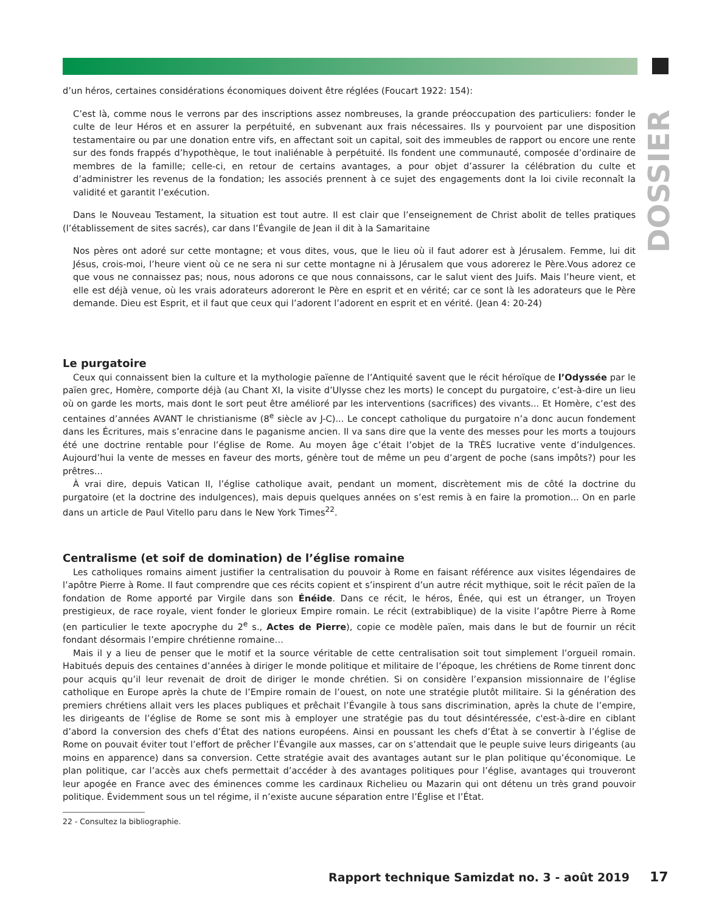DOSSIER
d’un héros, certaines considérations économiques doivent être réglées (Foucart 1922: 154):
C’est là, comme nous le verrons par des inscriptions assez nombreuses, la grande préoccupation des particuliers: fonder le culte de leur Héros et en assurer la perpétuité, en subvenant aux frais nécessaires. Ils y pourvoient par une disposition testamentaire ou par une donation entre vifs, en affectant soit un capital, soit des immeubles de rapport ou encore une rente sur des fonds frappés d’hypothèque, le tout inaliénable à perpétuité. Ils fondent une communauté, composée d’ordinaire de membres de la famille; celle-ci, en retour de certains avantages, a pour objet d’assurer la célébration du culte et d’administrer les revenus de la fondation; les associés prennent à ce sujet des engagements dont la loi civile reconnaît la validité et garantit l’exécution.
Dans le Nouveau Testament, la situation est tout autre. Il est clair que l’enseignement de Christ abolit de telles pratiques (l’établissement de sites sacrés), car dans l’Évangile de Jean il dit à la Samaritaine
Nos pères ont adoré sur cette montagne; et vous dites, vous, que le lieu où il faut adorer est à Jérusalem. Femme, lui dit Jésus, crois-moi, l’heure vient où ce ne sera ni sur cette montagne ni à Jérusalem que vous adorerez le Père.Vous adorez ce que vous ne connaissez pas; nous, nous adorons ce que nous connaissons, car le salut vient des Juifs. Mais l’heure vient, et elle est déjà venue, où les vrais adorateurs adoreront le Père en esprit et en vérité; car ce sont là les adorateurs que le Père demande. Dieu est Esprit, et il faut que ceux qui l’adorent l’adorent en esprit et en vérité. (Jean 4: 20-24)
Le purgatoire
Ceux qui connaissent bien la culture et la mythologie païenne de l’Antiquité savent que le récit héroïque de l’Odyssée par le païen grec, Homère, comporte déjà (au Chant XI, la visite d’Ulysse chez les morts) le concept du purgatoire, c’est-à-dire un lieu où on garde les morts, mais dont le sort peut être amélioré par les interventions (sacrifices) des vivants... Et Homère, c’est des centaines d’années AVANT le christianisme (8<sup>e</sup> siècle av J-C)... Le concept catholique du purgatoire n’a donc aucun fondement dans les Écritures, mais s’enracine dans le paganisme ancien. Il va sans dire que la vente des messes pour les morts a toujours été une doctrine rentable pour l’église de Rome. Au moyen âge c’était l’objet de la TRÈS lucrative vente d’indulgences. Aujourd’hui la vente de messes en faveur des morts, génère tout de même un peu d’argent de poche (sans impôts?) pour les prêtres...
À vrai dire, depuis Vatican II, l’église catholique avait, pendant un moment, discrètement mis de côté la doctrine du purgatoire (et la doctrine des indulgences), mais depuis quelques années on s’est remis à en faire la promotion... On en parle dans un article de Paul Vitello paru dans le New York Times<sup>22</sup>.
Centralisme (et soif de domination) de l’église romaine
Les catholiques romains aiment justifier la centralisation du pouvoir à Rome en faisant référence aux visites légendaires de l’apôtre Pierre à Rome. Il faut comprendre que ces récits copient et s’inspirent d’un autre récit mythique, soit le récit païen de la fondation de Rome apporté par Virgile dans son Énéide. Dans ce récit, le héros, Énée, qui est un étranger, un Troyen prestigieux, de race royale, vient fonder le glorieux Empire romain. Le récit (extrabiblique) de la visite l’apôtre Pierre à Rome (en particulier le texte apocryphe du 2<sup>e</sup> s., Actes de Pierre), copie ce modèle païen, mais dans le but de fournir un récit fondant désormais l’empire chrétienne romaine…
Mais il y a lieu de penser que le motif et la source véritable de cette centralisation soit tout simplement l’orgueil romain. Habitués depuis des centaines d’années à diriger le monde politique et militaire de l’époque, les chrétiens de Rome tinrent donc pour acquis qu’il leur revenait de droit de diriger le monde chrétien. Si on considère l’expansion missionnaire de l’église catholique en Europe après la chute de l’Empire romain de l’ouest, on note une stratégie plutôt militaire. Si la génération des premiers chrétiens allait vers les places publiques et prêchait l’Évangile à tous sans discrimination, après la chute de l’empire, les dirigeants de l’église de Rome se sont mis à employer une stratégie pas du tout désintéressée, c'est-à-dire en ciblant d’abord la conversion des chefs d’État des nations européens. Ainsi en poussant les chefs d’État à se convertir à l’église de Rome on pouvait éviter tout l’effort de prêcher l’Évangile aux masses, car on s’attendait que le peuple suive leurs dirigeants (au moins en apparence) dans sa conversion. Cette stratégie avait des avantages autant sur le plan politique qu’économique. Le plan politique, car l’accès aux chefs permettait d’accéder à des avantages politiques pour l’église, avantages qui trouveront leur apogée en France avec des éminences comme les cardinaux Richelieu ou Mazarin qui ont détenu un très grand pouvoir politique. Évidemment sous un tel régime, il n’existe aucune séparation entre l’Église et l’État.
22 - Consultez la bibliographie.
Rapport technique Samizdat no. 3 - août 2019
17